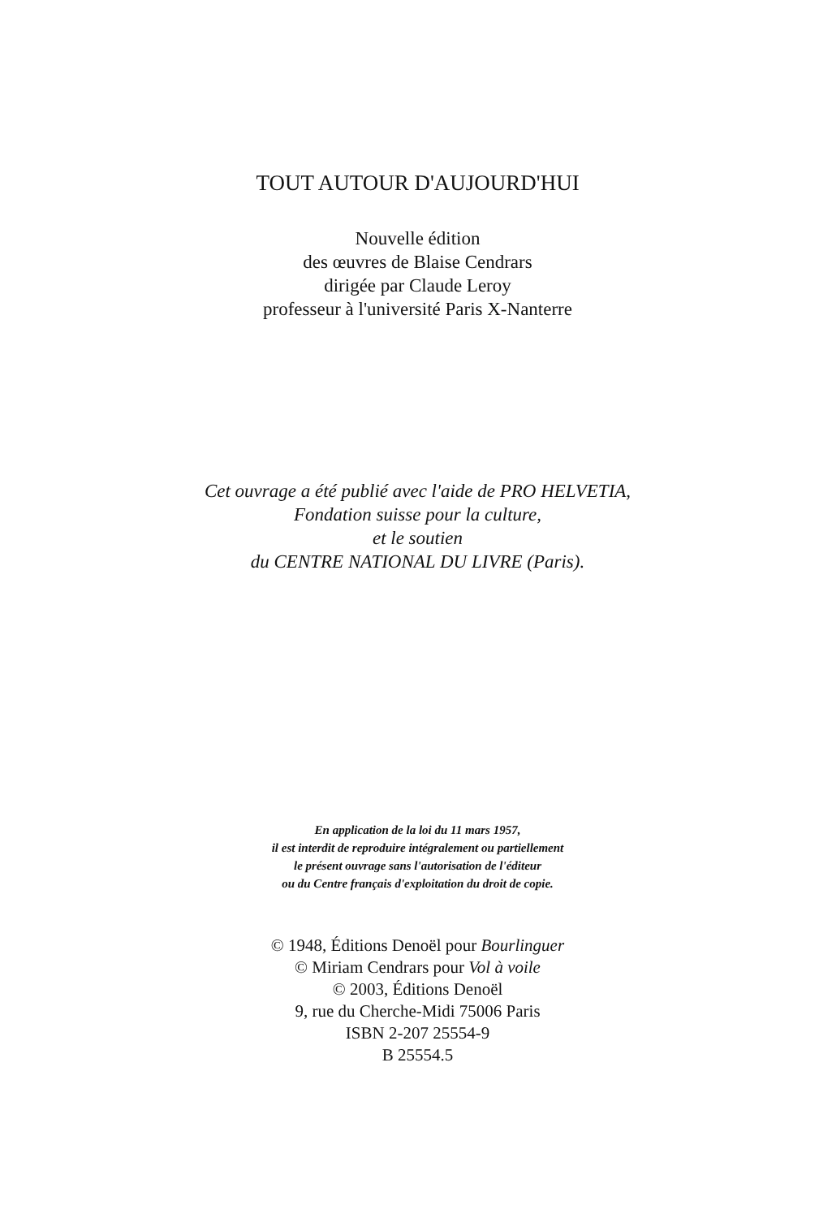TOUT AUTOUR D'AUJOURD'HUI
Nouvelle édition
des œuvres de Blaise Cendrars
dirigée par Claude Leroy
professeur à l'université Paris X-Nanterre
Cet ouvrage a été publié avec l'aide de PRO HELVETIA,
Fondation suisse pour la culture,
et le soutien
du CENTRE NATIONAL DU LIVRE (Paris).
En application de la loi du 11 mars 1957,
il est interdit de reproduire intégralement ou partiellement
le présent ouvrage sans l'autorisation de l'éditeur
ou du Centre français d'exploitation du droit de copie.
© 1948, Éditions Denoël pour Bourlinguer
© Miriam Cendrars pour Vol à voile
© 2003, Éditions Denoël
9, rue du Cherche-Midi 75006 Paris
ISBN 2-207 25554-9
B 25554.5